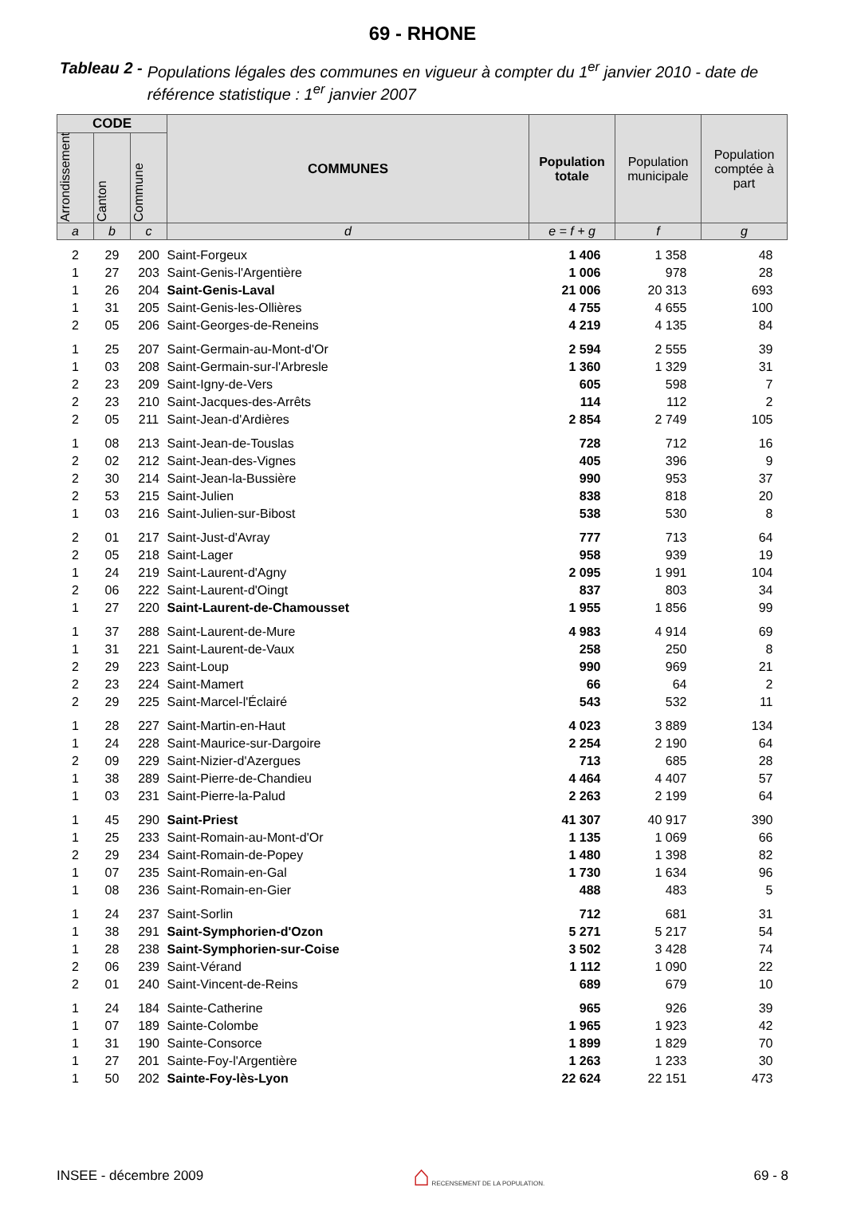69 - RHONE
Tableau 2 - Populations légales des communes en vigueur à compter du 1<sup>er</sup> janvier 2010 - date de référence statistique : 1<sup>er</sup> janvier 2007
| CODE | | | COMMUNES | Population totale | Population municipale | Population comptée à part |
| --- | --- | --- | --- | --- | --- | --- |
| Arrondissement | Canton | Commune | | | | |
| a | b | c | d | e = f + g | f | g |
| 2 | 29 | 200 | Saint-Forgeux | 1 406 | 1 358 | 48 |
| 1 | 27 | 203 | Saint-Genis-l'Argentière | 1 006 | 978 | 28 |
| 1 | 26 | 204 | Saint-Genis-Laval | 21 006 | 20 313 | 693 |
| 1 | 31 | 205 | Saint-Genis-les-Ollières | 4 755 | 4 655 | 100 |
| 2 | 05 | 206 | Saint-Georges-de-Reneins | 4 219 | 4 135 | 84 |
| 1 | 25 | 207 | Saint-Germain-au-Mont-d'Or | 2 594 | 2 555 | 39 |
| 1 | 03 | 208 | Saint-Germain-sur-l'Arbresle | 1 360 | 1 329 | 31 |
| 2 | 23 | 209 | Saint-Igny-de-Vers | 605 | 598 | 7 |
| 2 | 23 | 210 | Saint-Jacques-des-Arrêts | 114 | 112 | 2 |
| 2 | 05 | 211 | Saint-Jean-d'Ardières | 2 854 | 2 749 | 105 |
| 1 | 08 | 213 | Saint-Jean-de-Touslas | 728 | 712 | 16 |
| 2 | 02 | 212 | Saint-Jean-des-Vignes | 405 | 396 | 9 |
| 2 | 30 | 214 | Saint-Jean-la-Bussière | 990 | 953 | 37 |
| 2 | 53 | 215 | Saint-Julien | 838 | 818 | 20 |
| 1 | 03 | 216 | Saint-Julien-sur-Bibost | 538 | 530 | 8 |
| 2 | 01 | 217 | Saint-Just-d'Avray | 777 | 713 | 64 |
| 2 | 05 | 218 | Saint-Lager | 958 | 939 | 19 |
| 1 | 24 | 219 | Saint-Laurent-d'Agny | 2 095 | 1 991 | 104 |
| 2 | 06 | 222 | Saint-Laurent-d'Oingt | 837 | 803 | 34 |
| 1 | 27 | 220 | Saint-Laurent-de-Chamousset | 1 955 | 1 856 | 99 |
| 1 | 37 | 288 | Saint-Laurent-de-Mure | 4 983 | 4 914 | 69 |
| 1 | 31 | 221 | Saint-Laurent-de-Vaux | 258 | 250 | 8 |
| 2 | 29 | 223 | Saint-Loup | 990 | 969 | 21 |
| 2 | 23 | 224 | Saint-Mamert | 66 | 64 | 2 |
| 2 | 29 | 225 | Saint-Marcel-l'Éclairé | 543 | 532 | 11 |
| 1 | 28 | 227 | Saint-Martin-en-Haut | 4 023 | 3 889 | 134 |
| 1 | 24 | 228 | Saint-Maurice-sur-Dargoire | 2 254 | 2 190 | 64 |
| 2 | 09 | 229 | Saint-Nizier-d'Azergues | 713 | 685 | 28 |
| 1 | 38 | 289 | Saint-Pierre-de-Chandieu | 4 464 | 4 407 | 57 |
| 1 | 03 | 231 | Saint-Pierre-la-Palud | 2 263 | 2 199 | 64 |
| 1 | 45 | 290 | Saint-Priest | 41 307 | 40 917 | 390 |
| 1 | 25 | 233 | Saint-Romain-au-Mont-d'Or | 1 135 | 1 069 | 66 |
| 2 | 29 | 234 | Saint-Romain-de-Popey | 1 480 | 1 398 | 82 |
| 1 | 07 | 235 | Saint-Romain-en-Gal | 1 730 | 1 634 | 96 |
| 1 | 08 | 236 | Saint-Romain-en-Gier | 488 | 483 | 5 |
| 1 | 24 | 237 | Saint-Sorlin | 712 | 681 | 31 |
| 1 | 38 | 291 | Saint-Symphorien-d'Ozon | 5 271 | 5 217 | 54 |
| 1 | 28 | 238 | Saint-Symphorien-sur-Coise | 3 502 | 3 428 | 74 |
| 2 | 06 | 239 | Saint-Vérand | 1 112 | 1 090 | 22 |
| 2 | 01 | 240 | Saint-Vincent-de-Reins | 689 | 679 | 10 |
| 1 | 24 | 184 | Sainte-Catherine | 965 | 926 | 39 |
| 1 | 07 | 189 | Sainte-Colombe | 1 965 | 1 923 | 42 |
| 1 | 31 | 190 | Sainte-Consorce | 1 899 | 1 829 | 70 |
| 1 | 27 | 201 | Sainte-Foy-l'Argentière | 1 263 | 1 233 | 30 |
| 1 | 50 | 202 | Sainte-Foy-lès-Lyon | 22 624 | 22 151 | 473 |
INSEE - décembre 2009 ⌂ RECENSEMENT DE LA POPULATION. 69 - 8